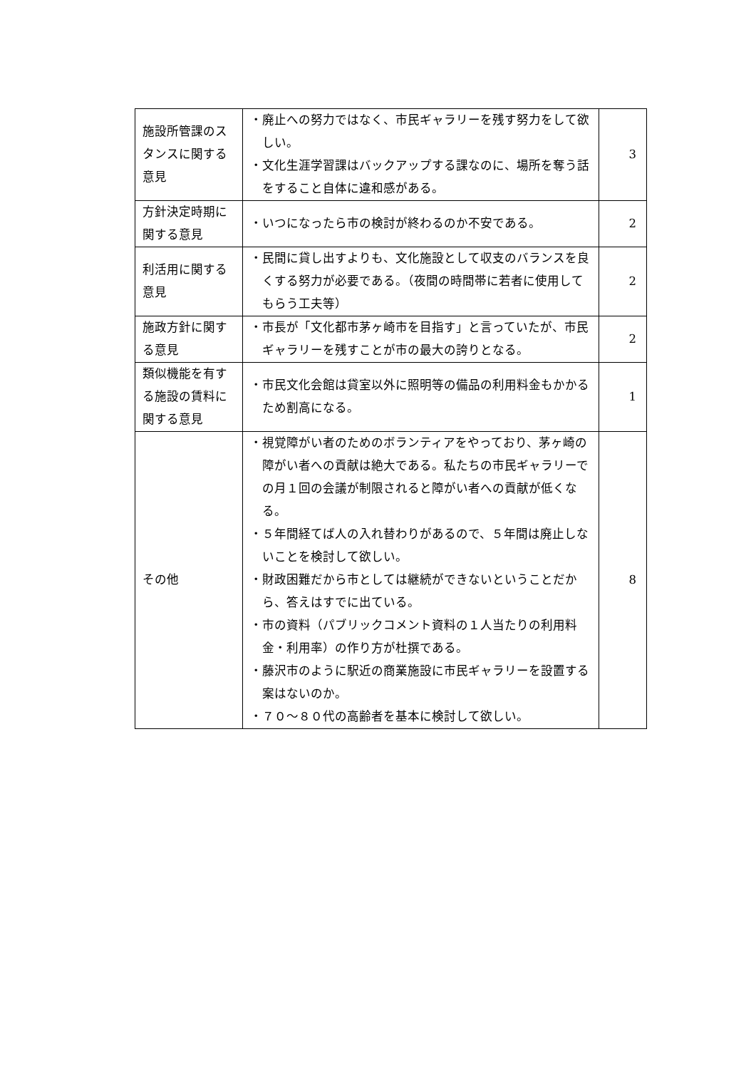| 施設所管課のスタンスに関する意見 | ・廃止への努力ではなく、市民ギャラリーを残す努力をして欲しい。 ・文化生涯学習課はバックアップする課なのに、場所を奪う話をすること自体に違和感がある。 | 3 |
| 方針決定時期に関する意見 | ・いつになったら市の検討が終わるのか不安である。 | 2 |
| 利活用に関する意見 | ・民間に貸し出すよりも、文化施設として収支のバランスを良くする努力が必要である。（夜間の時間帯に若者に使用してもらう工夫等） | 2 |
| 施政方針に関する意見 | ・市長が「文化都市茅ヶ崎市を目指す」と言っていたが、市民ギャラリーを残すことが市の最大の誇りとなる。 | 2 |
| 類似機能を有する施設の賃料に関する意見 | ・市民文化会館は貸室以外に照明等の備品の利用料金もかかるため割高になる。 | 1 |
| その他 | ・視覚障がい者のためのボランティアをやっており、茅ヶ崎の障がい者への貢献は絶大である。私たちの市民ギャラリーでの月１回の会議が制限されると障がい者への貢献が低くなる。 ・５年間経てば人の入れ替わりがあるので、５年間は廃止しないことを検討して欲しい。 ・財政困難だから市としては継続ができないということだから、答えはすでに出ている。 ・市の資料（パブリックコメント資料の１人当たりの利用料金・利用率）の作り方が杜撰である。 ・藤沢市のように駅近の商業施設に市民ギャラリーを設置する案はないのか。 ・７０～８０代の高齢者を基本に検討して欲しい。 | 8 |